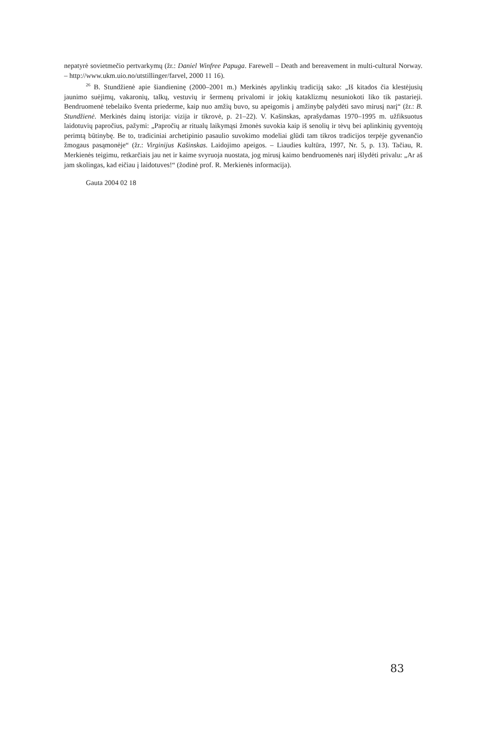nepatyrė sovietmečio pertvarkymų (žr.: Daniel Winfree Papuga. Farewell – Death and bereavement in multi-cultural Norway. – http://www.ukm.uio.no/utstillinger/farvel, 2000 11 16).
<sup>26</sup> B. Stundžienė apie šiandieninę (2000–2001 m.) Merkinės apylinkių tradiciją sako: „Iš kitados čia klestėjusių jaunimo suėjimų, vakaronių, talkų, vestuvių ir šermenų privalomi ir jokių kataklizmų nesuniokoti liko tik pastarieji. Bendruomenė tebelaiko šventa priederme, kaip nuo amžių buvo, su apeigomis į amžinybę palydėti savo mirusį narį“ (žr.: B. Stundžienė. Merkinės dainų istorija: vizija ir tikrovė, p. 21–22). V. Kašinskas, aprašydamas 1970–1995 m. užfiksuotus laidotuvių papročius, pažymi: „Papročių ar ritualų laikymąsi žmonės suvokia kaip iš senolių ir tėvų bei aplinkinių gyventojų perimtą būtinybę. Be to, tradiciniai archetipinio pasaulio suvokimo modeliai glūdi tam tikros tradicijos terpėje gyvenančio žmogaus pasąmonėje“ (žr.: Virginijus Kašinskas. Laidojimo apeigos. – Liaudies kultūra, 1997, Nr. 5, p. 13). Tačiau, R. Merkienės teigimu, retkarčiais jau net ir kaime svyruoja nuostata, jog mirusį kaimo bendruomenės narį išlydėti privalu: „Ar aš jam skolingas, kad eičiau į laidotuves!“ (žodinė prof. R. Merkienės informacija).
Gauta 2004 02 18
83